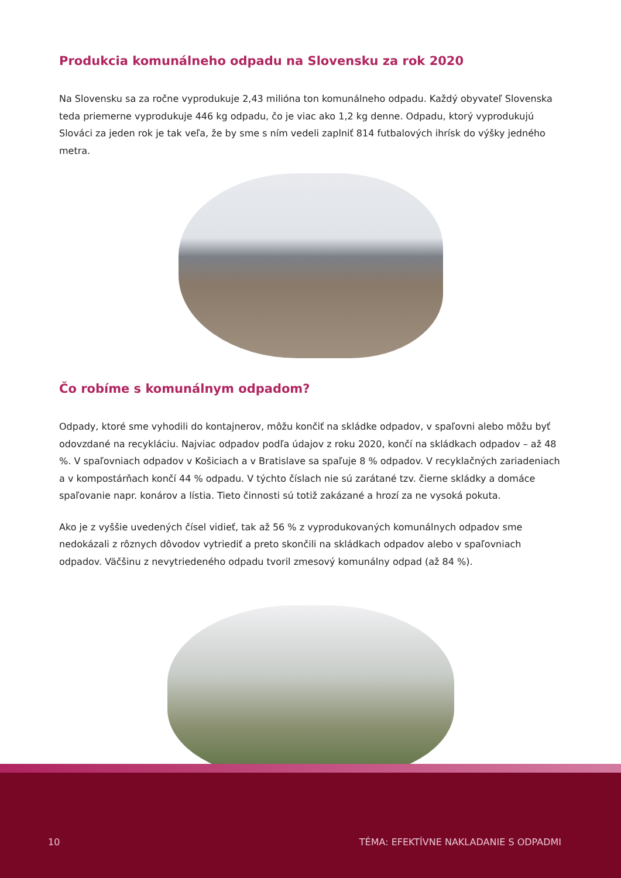Produkcia komunálneho odpadu na Slovensku za rok 2020
Na Slovensku sa za ročne vyprodukuje 2,43 milióna ton komunálneho odpadu. Každý obyvateľ Slovenska teda priemerne vyprodukuje 446 kg odpadu, čo je viac ako 1,2 kg denne. Odpadu, ktorý vyprodukujú Slováci za jeden rok je tak veľa, že by sme s ním vedeli zaplniť 814 futbalových ihrísk do výšky jedného metra.
Čo robíme s komunálnym odpadom?
Odpady, ktoré sme vyhodili do kontajnerov, môžu končiť na skládke odpadov, v spaľovni alebo môžu byť odovzdané na recykláciu. Najviac odpadov podľa údajov z roku 2020, končí na skládkach odpadov – až 48 %. V spaľovniach odpadov v Košiciach a v Bratislave sa spaľuje 8 % odpadov. V recyklačných zariadeniach a v kompostárňach končí 44 % odpadu. V týchto číslach nie sú zarátané tzv. čierne skládky a domáce spaľo­vanie napr. konárov a lístia. Tieto činnosti sú totiž zakázané a hrozí za ne vysoká pokuta.
Ako je z vyššie uvedených čísel vidieť, tak až 56 % z vyprodukovaných komunálnych odpadov sme nedokázali z rôznych dôvodov vytriediť a preto skončili na skládkach odpadov alebo v spaľovniach odpadov. Väčšinu z nevytriedeného odpadu tvoril zmesový komunálny odpad (až 84 %).
10 TÉMA: EFEKTÍVNE NAKLADANIE S ODPADMI